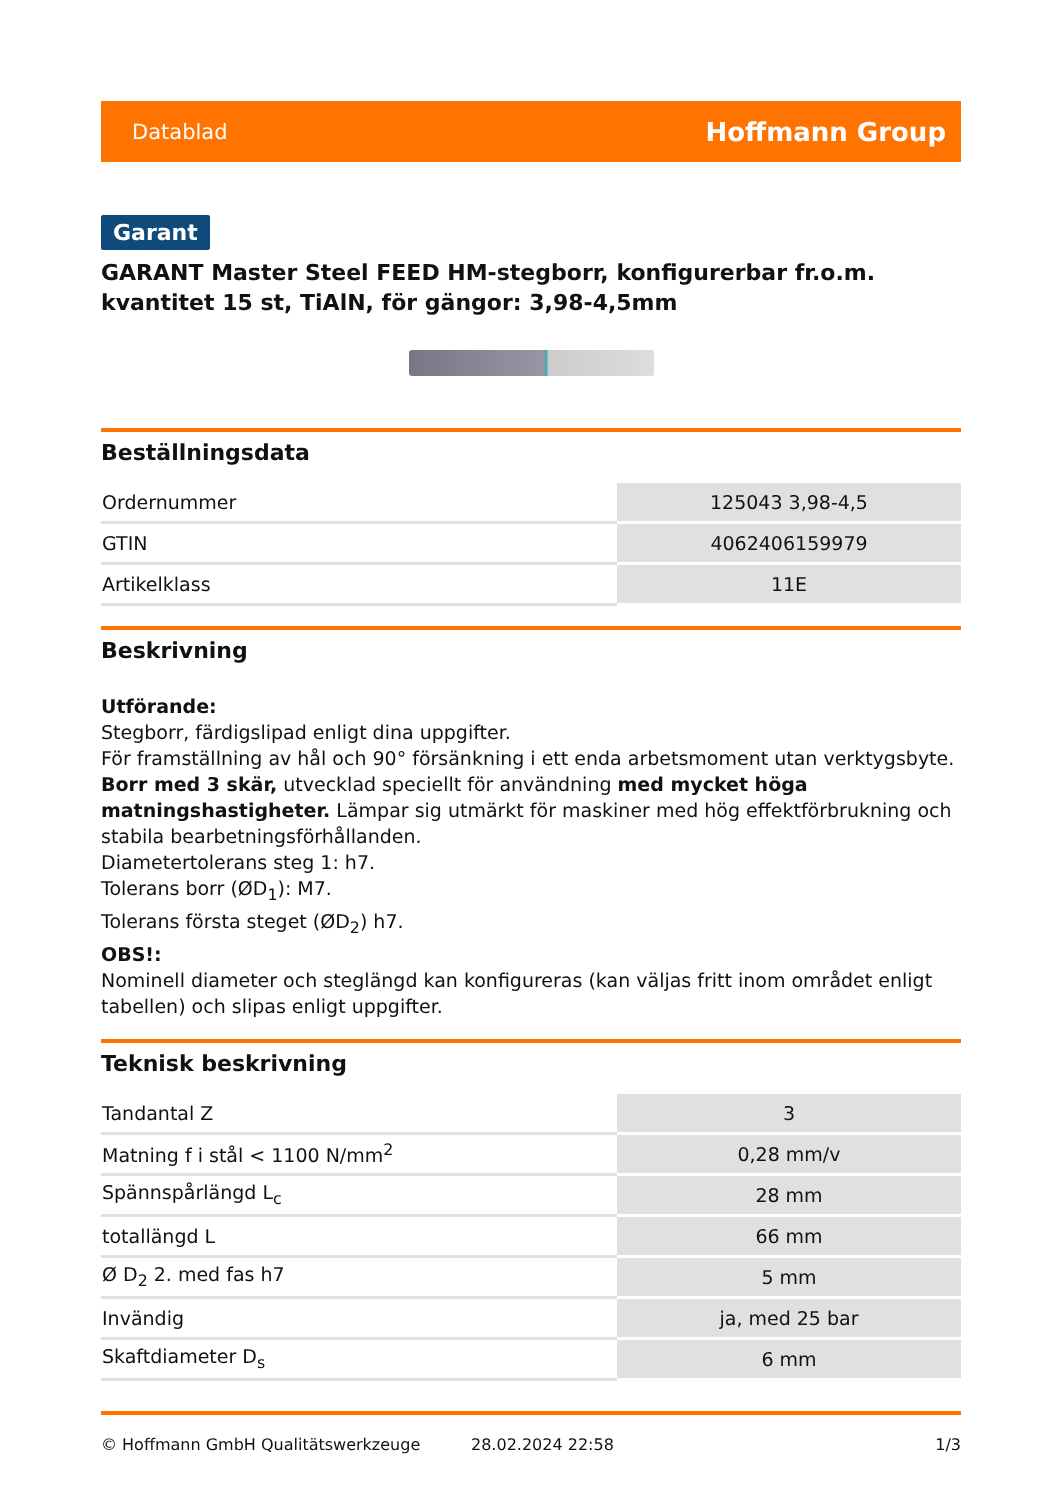Datablad Hoffmann Group
Garant
GARANT Master Steel FEED HM-stegborr, konfigurerbar fr.o.m. kvantitet 15 st, TiAlN, för gängor: 3,98-4,5mm
Beställningsdata
| Ordernummer | 125043 3,98-4,5 |
| GTIN | 4062406159979 |
| Artikelklass | 11E |
Beskrivning
Utförande:
Stegborr, färdigslipad enligt dina uppgifter.
För framställning av hål och 90° försänkning i ett enda arbetsmoment utan verktygsbyte.
Borr med 3 skär, utvecklad speciellt för användning med mycket höga matningshastigheter. Lämpar sig utmärkt för maskiner med hög effektförbrukning och stabila bearbetningsförhållanden.
Diametertolerans steg 1: h7.
Tolerans borr (ØD<sub>1</sub>): M7.
Tolerans första steget (ØD<sub>2</sub>) h7.
OBS!:
Nominell diameter och steglängd kan konfigureras (kan väljas fritt inom området enligt tabellen) och slipas enligt uppgifter.
Teknisk beskrivning
| Tandantal Z | 3 |
| Matning f i stål < 1100 N/mm<sup>2</sup> | 0,28 mm/v |
| Spännspårlängd L<sub>c</sub> | 28 mm |
| totallängd L | 66 mm |
| Ø D<sub>2</sub> 2. med fas h7 | 5 mm |
| Invändig | ja, med 25 bar |
| Skaftdiameter D<sub>s</sub> | 6 mm |
© Hoffmann GmbH Qualitätswerkzeuge 28.02.2024 22:58 1/3